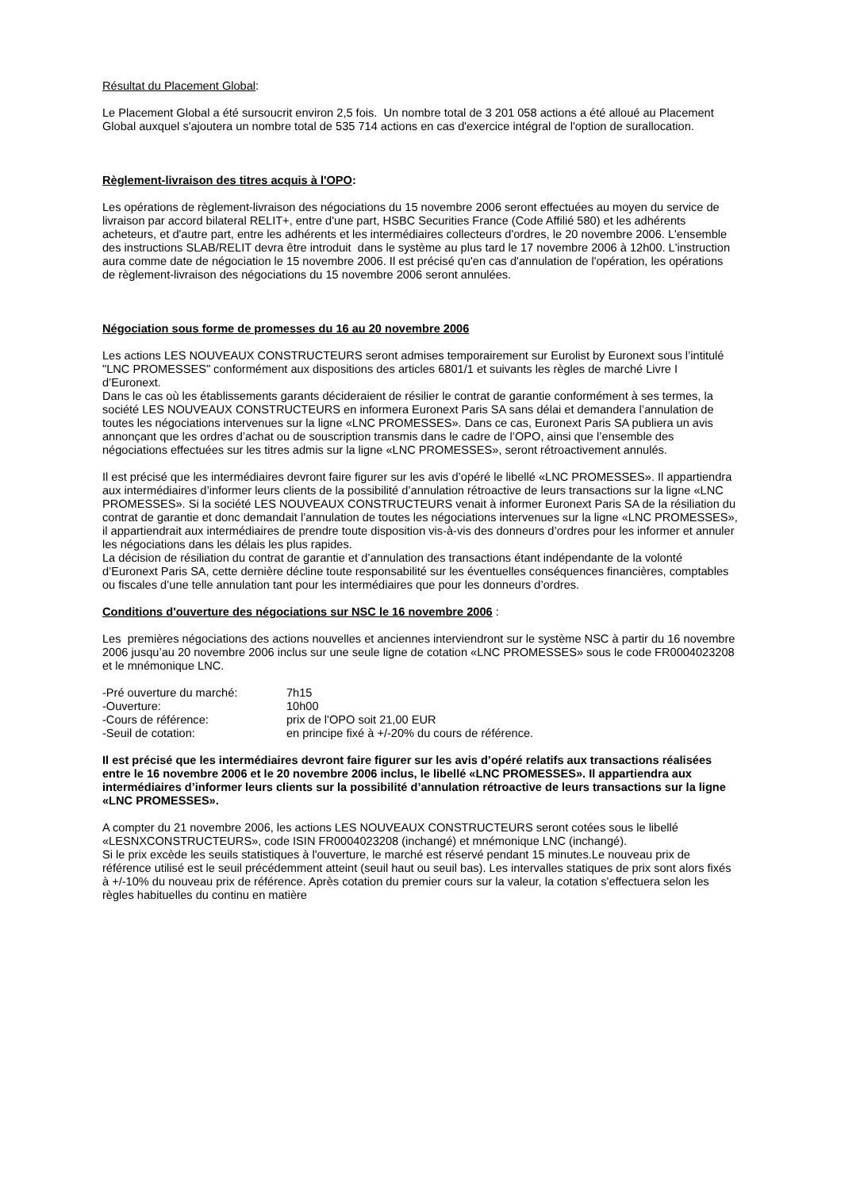Résultat du Placement Global:
Le Placement Global a été sursoucrit environ 2,5 fois. Un nombre total de 3 201 058 actions a été alloué au Placement Global auxquel s'ajoutera un nombre total de 535 714 actions en cas d'exercice intégral de l'option de surallocation.
Règlement-livraison des titres acquis à l'OPO:
Les opérations de règlement-livraison des négociations du 15 novembre 2006 seront effectuées au moyen du service de livraison par accord bilateral RELIT+, entre d'une part, HSBC Securities France (Code Affilié 580) et les adhérents acheteurs, et d'autre part, entre les adhérents et les intermédiaires collecteurs d'ordres, le 20 novembre 2006. L'ensemble des instructions SLAB/RELIT devra être introduit dans le système au plus tard le 17 novembre 2006 à 12h00. L'instruction aura comme date de négociation le 15 novembre 2006. Il est précisé qu'en cas d'annulation de l'opération, les opérations de règlement-livraison des négociations du 15 novembre 2006 seront annulées.
Négociation sous forme de promesses du 16 au 20 novembre 2006
Les actions LES NOUVEAUX CONSTRUCTEURS seront admises temporairement sur Eurolist by Euronext sous l’intitulé "LNC PROMESSES" conformément aux dispositions des articles 6801/1 et suivants les règles de marché Livre I d’Euronext.
Dans le cas où les établissements garants décideraient de résilier le contrat de garantie conformément à ses termes, la société LES NOUVEAUX CONSTRUCTEURS en informera Euronext Paris SA sans délai et demandera l’annulation de toutes les négociations intervenues sur la ligne «LNC PROMESSES». Dans ce cas, Euronext Paris SA publiera un avis annonçant que les ordres d’achat ou de souscription transmis dans le cadre de l’OPO, ainsi que l’ensemble des négociations effectuées sur les titres admis sur la ligne «LNC PROMESSES», seront rétroactivement annulés.
Il est précisé que les intermédiaires devront faire figurer sur les avis d’opéré le libellé «LNC PROMESSES». Il appartiendra aux intermédiaires d’informer leurs clients de la possibilité d’annulation rétroactive de leurs transactions sur la ligne «LNC PROMESSES». Si la société LES NOUVEAUX CONSTRUCTEURS venait à informer Euronext Paris SA de la résiliation du contrat de garantie et donc demandait l’annulation de toutes les négociations intervenues sur la ligne «LNC PROMESSES», il appartiendrait aux intermédiaires de prendre toute disposition vis-à-vis des donneurs d’ordres pour les informer et annuler les négociations dans les délais les plus rapides.
La décision de résiliation du contrat de garantie et d’annulation des transactions étant indépendante de la volonté d’Euronext Paris SA, cette dernière décline toute responsabilité sur les éventuelles conséquences financières, comptables ou fiscales d’une telle annulation tant pour les intermédiaires que pour les donneurs d’ordres.
Conditions d'ouverture des négociations sur NSC le 16 novembre 2006 :
Les premières négociations des actions nouvelles et anciennes interviendront sur le système NSC à partir du 16 novembre 2006 jusqu’au 20 novembre 2006 inclus sur une seule ligne de cotation «LNC PROMESSES» sous le code FR0004023208 et le mnémonique LNC.
| -Pré ouverture du marché: | 7h15 |
| -Ouverture: | 10h00 |
| -Cours de référence: | prix de l'OPO soit 21,00 EUR |
| -Seuil de cotation: | en principe fixé à +/-20% du cours de référence. |
Il est précisé que les intermédiaires devront faire figurer sur les avis d’opéré relatifs aux transactions réalisées entre le 16 novembre 2006 et le 20 novembre 2006 inclus, le libellé «LNC PROMESSES». Il appartiendra aux intermédiaires d’informer leurs clients sur la possibilité d’annulation rétroactive de leurs transactions sur la ligne «LNC PROMESSES».
A compter du 21 novembre 2006, les actions LES NOUVEAUX CONSTRUCTEURS seront cotées sous le libellé «LESNXCONSTRUCTEURS», code ISIN FR0004023208 (inchangé) et mnémonique LNC (inchangé).
Si le prix excède les seuils statistiques à l'ouverture, le marché est réservé pendant 15 minutes.Le nouveau prix de référence utilisé est le seuil précédemment atteint (seuil haut ou seuil bas). Les intervalles statiques de prix sont alors fixés à +/-10% du nouveau prix de référence. Après cotation du premier cours sur la valeur, la cotation s'effectuera selon les règles habituelles du continu en matière